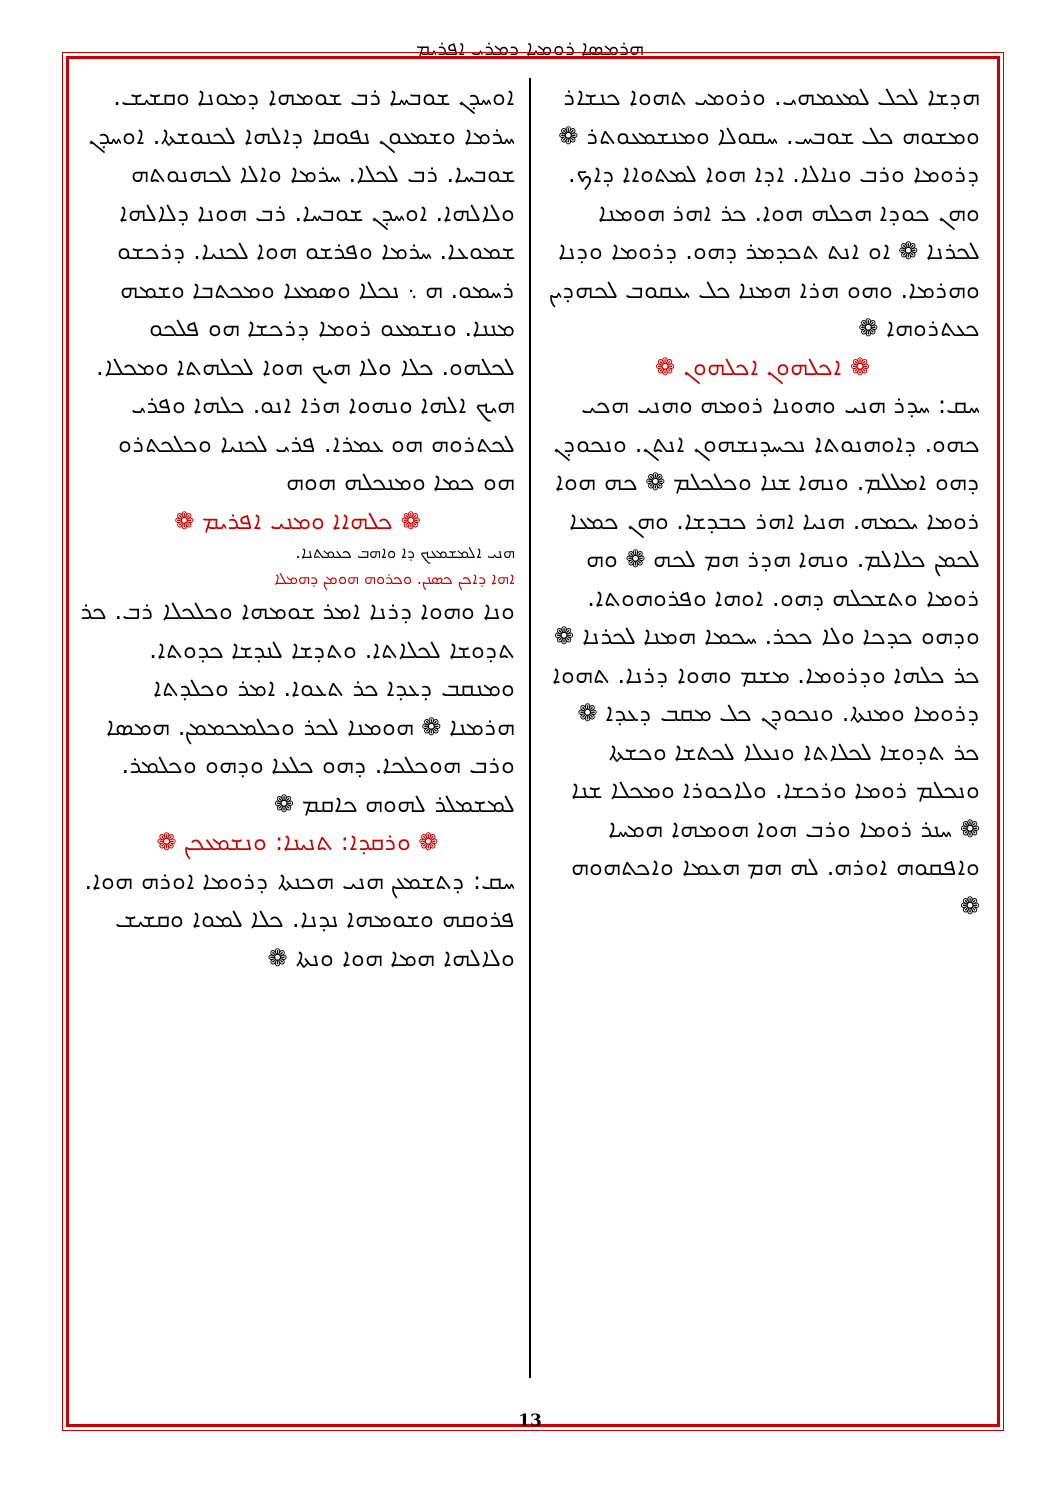ܗܪܡܣܐ ܪܘܡܝܐ ܕܡܪܝ ܐܦܪܝܡ
ܐܘܚܕܢ ܫܘܒܚܐ ܪܒ ܫܘܡܗܐ ܕܡܘܢܐ ܘܩܫܝܫ. ܚܪܡܐ ܘܫܡܥܘܢ ܢܦܘܩܐ ܕܐܠܗܐ ܠܟܢܘܫܬܐ. ܐܘܚܕܢ ܫܘܒܚܐ. ܪܒ ܠܟܠܐ. ܚܪܡܐ ܘܐܠܐ ܠܟܗܢܘܬܗ ܘܠܐܠܗܐ. ܐܘܚܕܢ ܫܘܒܚܐ. ܪܒ ܗܘܢܐ ܕܠܐܠܗܐ ܫܡܘܥܐ. ܚܪܡܐ ܘܦܪܫܘ ܗܘܐ ܠܟܢܝܐ. ܕܪܟܫܘ ܪܚܡܘ. ܗ ܆ ܢܟܠܐ ܘܣܡܥܐ ܘܡܟܬܒܐ ܘܫܡܗ ܡܢܢܐ. ܘܢܫܡܥܘ ܪܘܡܐ ܕܪܟܫܐ ܗܘ ܦܠܟܘ ܠܟܠܗܘ. ܟܠܐ ܘܠܐ ܗܝܟ ܗܘܐ ܠܟܠܗܬܐ ܘܡܟܠܐ. ܗܝܟ ܐܠܗܐ ܘܢܗܘܐ ܗܪܐ ܐܢܘ. ܟܠܗܐ ܘܦܪܝ ܠܟܬܪܘܗ ܗܘ ܥܡܪܐ. ܦܪܝ ܠܟܢܝܐ ܘܟܠܟܬܪܘ ܗܘ ܟܡܐ ܘܡܢܟܠܗ ܗܘܗ
❁ ܟܠܗܐܐ ܘܡܢܝ ܐܦܪܝܡ ❁
ܗܢܝ ܐܠܡܫܡܥܟ ܕܐ ܘܐܗܒ ܟܥܡܬܢܐ.
ܐܗܐ ܕܐܟܢ ܟܣܢܢ. ܘܟܪܘܗ ܗܘܡܢ ܕܗܡܠܐ
ܘܢܐ ܘܗܘܐ ܕܪܢܐ ܐܡܪ ܫܘܡܗܐ ܘܟܠܟܠܐ ܪܒ. ܟܪ ܬܕܘܫܐ ܠܟܠܐܬܐ. ܘܬܕܫܐ ܠܢܕܫܐ ܟܕܘܬܐ. ܘܡܢܩܒ ܕܥܕܐ ܟܪ ܬܥܘܐ. ܐܡܪ ܘܟܠܕܬܐ ܗܪܡܢܐ ❁ ܗܘܡܢܐ ܠܟܪ ܘܟܠܡܟܡܡܢ. ܗܡܣܐ ܘܪܒ ܗܘܟܠܟܐ. ܕܗܘ ܟܠܥܐ ܘܕܗܘ ܘܟܠܡܪ. ܠܡܫܡܠܪ ܠܗܘܗ ܟܐܩܡ ❁
❁ ܘܪܩܕܐ: ܬܢܝܢܐ: ܘܢܫܡܥܟܢ ❁
ܚܩ: ܕܬܫܡܥܢ ܗܢܝ ܗܟܢܬܐ ܕܪܘܡܐ ܐܘܪܗ ܗܘܐ. ܦܪܘܩܗ ܘܫܘܡܗܐ ܢܕܢܐ. ܟܠܐ ܠܡܘܐ ܘܩܫܝܫ ܘܠܐܠܗܐ ܗܡܐ ܗܘܐ ܘܢܬܐ ❁
ܗܕܫܐ ܠܟܠ ܠܡܥܡܗܝ. ܘܪܘܡܝ ܬܗܘܐ ܟܢܫܐܪ ܘܡܫܘܗ ܟܠ ܫܘܒܚ. ܚܩܘܠܐ ܘܡܢܫܡܥܘܬܪ ❁ ܕܪܘܡܐ ܘܪܒ ܘܢܐܠܐ. ܐܕܐ ܗܘܐ ܠܡܬܘܐܐ ܕܐܟ. ܘܗܢ ܟܘܕܐ ܗܟܠܗ ܗܘܐ. ܟܪ ܐܗܪ ܗܘܡܢܐ ܠܟܪܢܐ ❁ ܐܘ ܐܢܬ ܬܟܕܡܪ ܕܗܘ. ܕܪܘܡܐ ܘܕܢܐ ܘܗܪܡܐ. ܘܗܘ ܗܪܐ ܗܡܢܐ ܟܠ ܝܥܩܘܒ ܠܟܗܕܝܢ ܟܥܬܪܘܗܐ ❁
❁ ܐܟܠܗܘܢ ܐܟܠܗܘܢ ❁
ܚܩ: ܚܕܪ ܗܢܝ ܘܗܘܢܐ ܪܘܡܗ ܘܗܢܝ ܗܟܝ ܟܗܘ. ܕܐܘܗܢܘܬܐ ܢܟܚܕܢܫܗܘܢ ܐܢܬܢ. ܘܢܟܘܕܢ ܕܗܘ ܐܡܠܠܡ. ܘܢܗܐ ܫܢܐ ܘܟܠܟܠܡ ❁ ܟܗ ܗܘܐ ܪܘܡܐ ܝܟܡܗ. ܗܢܝܐ ܐܗܪ ܟܒܕܫܐ. ܘܗܢ ܟܡܥܐ ܠܟܡܢ ܟܠܐܠܡ. ܘܢܗܐ ܗܕܪ ܗܡ ܠܟܗ ❁ ܘܗ ܪܘܡܐ ܘܬܫܟܠܗ ܕܗܘ. ܐܘܗܐ ܘܦܪܘܗܘܬܐ. ܘܕܗܘ ܟܕܟܐ ܘܠܐ ܟܟܪ. ܚܟܡܐ ܗܡܢܐ ܠܟܪܢܐ ❁ ܟܪ ܟܠܗܐ ܘܕܪܘܡܐ. ܡܫܡ ܘܗܘܐ ܕܪܢܐ. ܬܗܘܐ ܕܪܘܡܐ ܘܡܢܬܐ. ܘܢܟܘܕܢ ܟܠ ܡܩܒ ܕܥܕܐ ❁ ܟܪ ܬܕܘܫܐ ܠܟܠܐܬܐ ܘܢܥܠܐ ܠܟܬܫܐ ܘܟܫܬܐ ܘܢܟܠܡ ܪܘܡܐ ܘܪܟܫܐ. ܘܠܐܟܘܪܐ ܘܡܟܠܐ ܫܢܐ ❁ ܚܢܪ ܪܘܡܐ ܘܪܒ ܗܘܐ ܗܘܡܗܐ ܗܡܚܐ ܘܐܦܩܘܗ ܐܘܪܗ. ܠܗ ܗܡ ܗܥܡܐ ܘܐܟܬܗܘܗ ❁
13